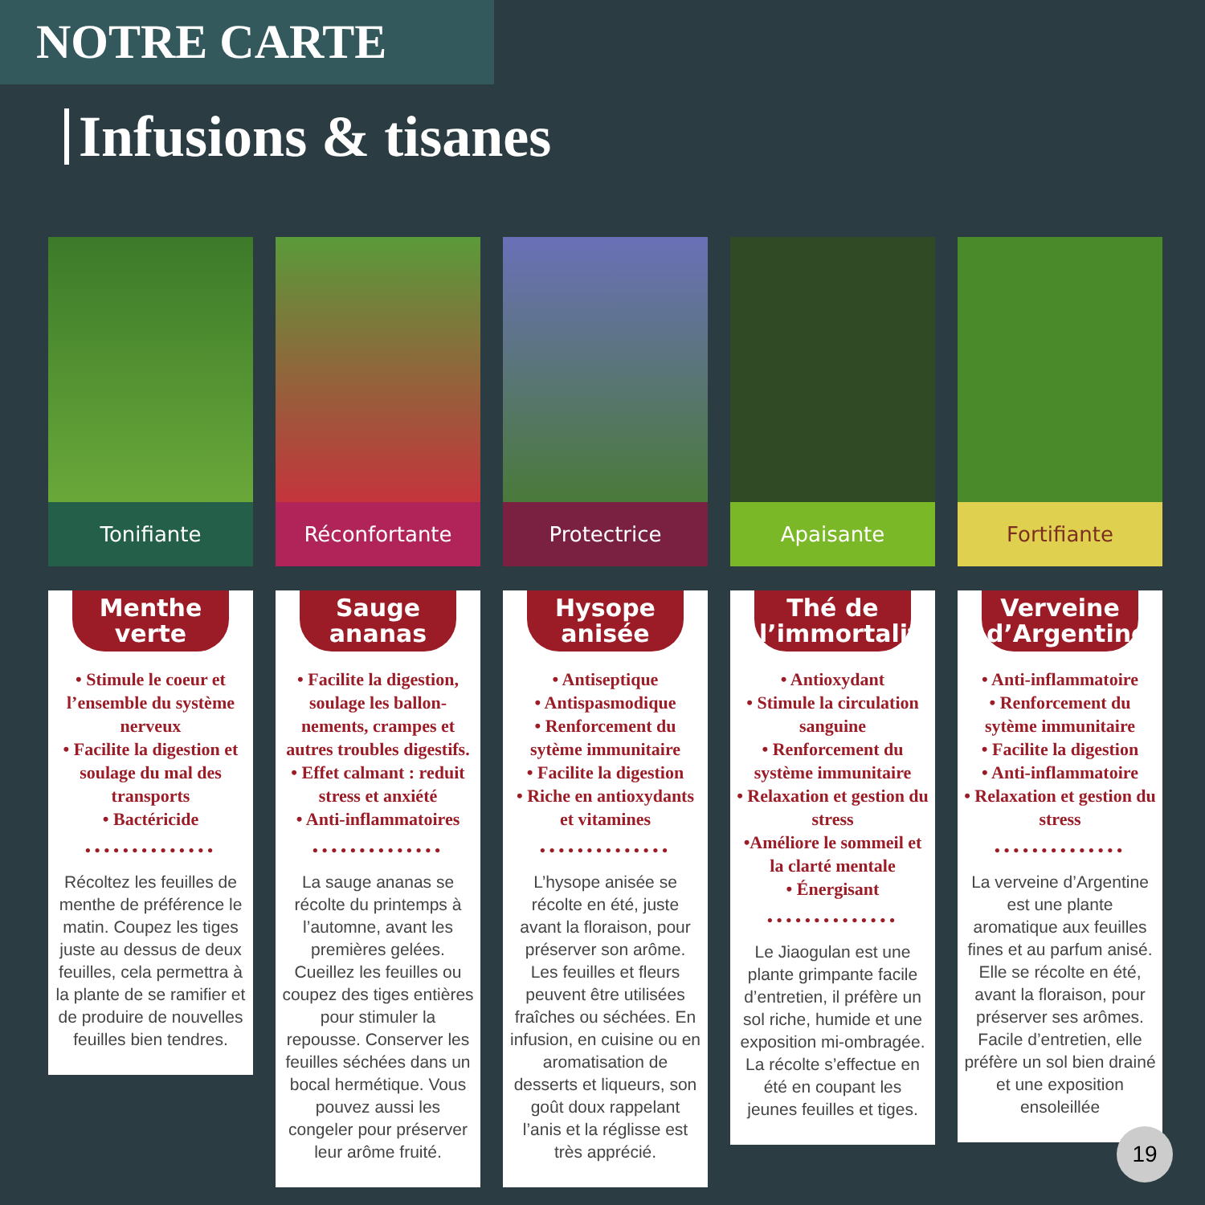NOTRE CARTE
Infusions & tisanes
Tonifiante Réconfortante Protectrice Apaisante Fortifiante
Menthe verte
• Stimule le coeur et l’ensemble du système nerveux
• Facilite la digestion et soulage du mal des transports
• Bactéricide
••••••••••••••
Récoltez les feuilles de menthe de préférence le matin. Coupez les tiges juste au dessus de deux feuilles, cela permettra à la plante de se ramifier et de produire de nouvelles feuilles bien tendres.
Sauge ananas
• Facilite la digestion, soulage les ballon­nements, crampes et autres troubles digestifs.
• Effet calmant : reduit stress et anxiété
• Anti-inflammatoires
••••••••••••••
La sauge ananas se récolte du printemps à l’automne, avant les premières gelées. Cueillez les feuilles ou coupez des tiges entières pour stimuler la repousse. Conserver les feuilles séchées dans un bocal hermétique. Vous pouvez aussi les congeler pour préserver leur arôme fruité.
Hysope anisée
• Antiseptique
• Antispasmodique
• Renforcement du sytème immunitaire
• Facilite la digestion
• Riche en antioxydants et vitamines
••••••••••••••
L’hysope anisée se récolte en été, juste avant la floraison, pour préserver son arôme. Les feuilles et fleurs peuvent être utilisées fraîches ou séchées. En infusion, en cuisine ou en aromatisation de desserts et liqueurs, son goût doux rappelant l’anis et la réglisse est très apprécié.
Thé de l’immortalité
• Antioxydant
• Stimule la circulation sanguine
• Renforcement du système immunitaire
• Relaxation et gestion du stress
•Améliore le sommeil et la clarté mentale
• Énergisant
••••••••••••••
Le Jiaogulan est une plante grimpante facile d’entretien, il préfère un sol riche, humide et une exposition mi-ombragée. La récolte s’effectue en été en coupant les jeunes feuilles et tiges.
Verveine d’Argentine
• Anti-inflammatoire
• Renforcement du sytème immunitaire
• Facilite la digestion
• Anti-inflammatoire
• Relaxation et gestion du stress
••••••••••••••
La verveine d’Argentine est une plante aromatique aux feuilles fines et au parfum anisé. Elle se récolte en été, avant la floraison, pour préserver ses arômes. Facile d’entretien, elle préfère un sol bien drainé et une expo­sition ensoleillée
19